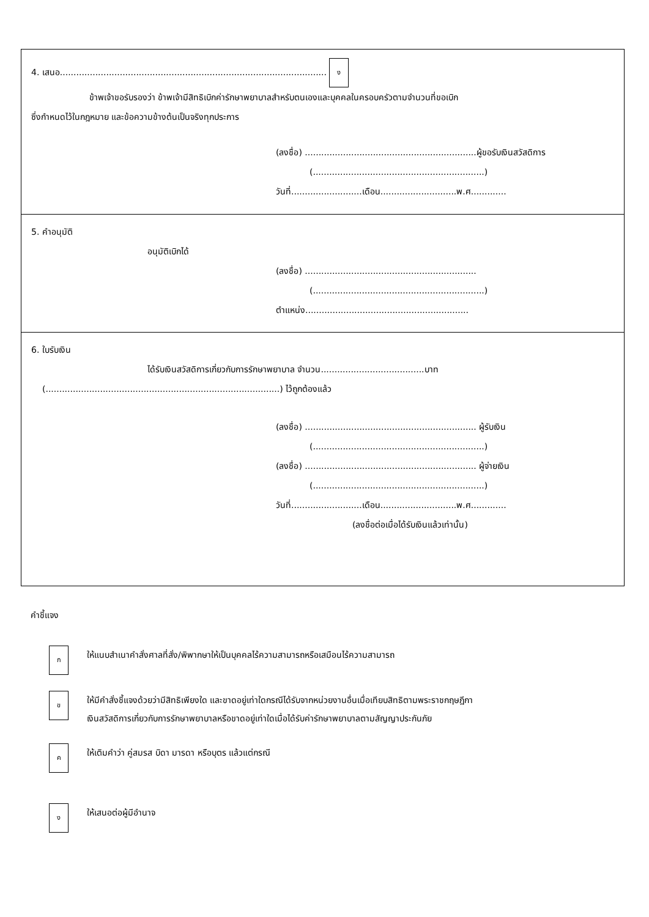4. เสนอ.................................................................................................. ง
ข้าพเจ้าขอรับรองว่า ข้าพเจ้ามีสิทธิเบิกค่ารักษาพยาบาลสำหรับตนเองและบุคคลในครอบครัวตามจำนวนที่ขอเบิก
ซึ่งกำหนดไว้ในกฎหมาย และข้อความข้างต้นเป็นจริงทุกประการ
(ลงชื่อ) ...............................................................ผู้ขอรับเงินสวัสดิการ
(...............................................................)
วันที่..........................เดือน............................พ.ศ.............
5. คำอนุมัติ
อนุมัติเบิกได้
(ลงชื่อ) ...............................................................
(...............................................................)
ตำแหน่ง............................................................
6. ใบรับเงิน
ได้รับเงินสวัสดิการเกี่ยวกับการรักษาพยาบาล จำนวน......................................บาท
(......................................................................................) ไว้ถูกต้องแล้ว
(ลงชื่อ) ............................................................... ผู้รับเงิน
(...............................................................)
(ลงชื่อ) ............................................................... ผู้จ่ายเงิน
(...............................................................)
วันที่..........................เดือน............................พ.ศ.............
(ลงชื่อต่อเมื่อได้รับเงินแล้วเท่านั้น)
คำชี้แจง
ก
ให้แนบสำเนาคำสั่งศาลที่สั่ง/พิพากษาให้เป็นบุคคลไร้ความสามารถหรือเสมือนไร้ความสามารถ
ข
ให้มีคำสั่งชี้แจงด้วยว่ามีสิทธิเพียงใด และขาดอยู่เท่าใดกรณีได้รับจากหน่วยงานอื่นเมื่อเทียบสิทธิตามพระราชกฤษฎีกา
เงินสวัสดิการเกี่ยวกับการรักษาพยาบาลหรือขาดอยู่เท่าใดเมื่อได้รับค่ารักษาพยาบาลตามสัญญาประกันภัย
ค
ให้เติมคำว่า คู่สมรส บิดา มารดา หรือบุตร แล้วแต่กรณี
ง
ให้เสนอต่อผู้มีอำนาจ